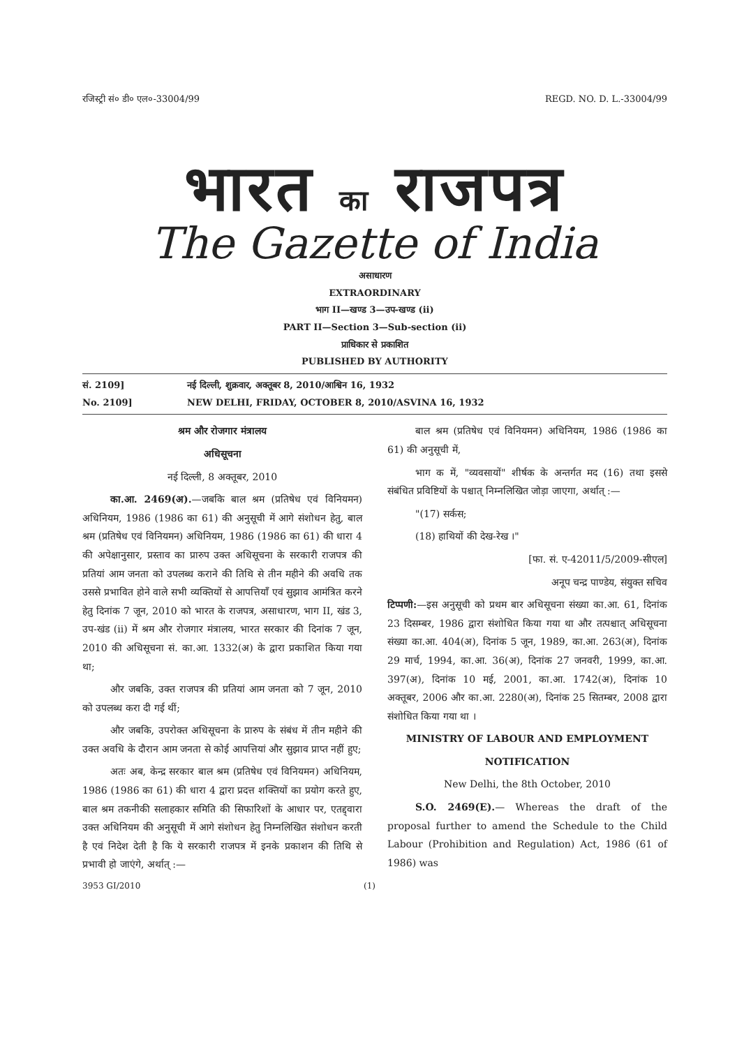रजिस्ट्री सं० डी० एल०-33004/99 REGD. NO. D. L.-33004/99
भारत का राजपत्र
The Gazette of India
असाधारण
EXTRAORDINARY
भाग II—खण्ड 3—उप-खण्ड (ii)
PART II—Section 3—Sub-section (ii)
प्राधिकार से प्रकाशित
PUBLISHED BY AUTHORITY
सं. 2109] नई दिल्ली, शुक्रवार, अक्तूबर 8, 2010/आश्विन 16, 1932
No. 2109] NEW DELHI, FRIDAY, OCTOBER 8, 2010/ASVINA 16, 1932
श्रम और रोजगार मंत्रालय
अधिसूचना
नई दिल्ली, 8 अक्तूबर, 2010
का.आ. 2469(अ).—जबकि बाल श्रम (प्रतिषेध एवं विनियमन) अधिनियम, 1986 (1986 का 61) की अनुसूची में आगे संशोधन हेतु, बाल श्रम (प्रतिषेध एवं विनियमन) अधिनियम, 1986 (1986 का 61) की धारा 4 की अपेक्षानुसार, प्रस्ताव का प्रारुप उक्त अधिसूचना के सरकारी राजपत्र की प्रतियां आम जनता को उपलब्ध कराने की तिथि से तीन महीने की अवधि तक उससे प्रभावित होने वाले सभी व्यक्तियों से आपत्तियाँ एवं सुझाव आमंत्रित करने हेतु दिनांक 7 जून, 2010 को भारत के राजपत्र, असाधारण, भाग II, खंड 3, उप-खंड (ii) में श्रम और रोजगार मंत्रालय, भारत सरकार की दिनांक 7 जून, 2010 की अधिसूचना सं. का.आ. 1332(अ) के द्वारा प्रकाशित किया गया था;
और जबकि, उक्त राजपत्र की प्रतियां आम जनता को 7 जून, 2010 को उपलब्ध करा दी गई थीं;
और जबकि, उपरोक्त अधिसूचना के प्रारुप के संबंध में तीन महीने की उक्त अवधि के दौरान आम जनता से कोई आपत्तियां और सुझाव प्राप्त नहीं हुए;
अतः अब, केन्द्र सरकार बाल श्रम (प्रतिषेध एवं विनियमन) अधिनियम, 1986 (1986 का 61) की धारा 4 द्वारा प्रदत्त शक्तियों का प्रयोग करते हुए, बाल श्रम तकनीकी सलाहकार समिति की सिफारिशों के आधार पर, एतद्द्वारा उक्त अधिनियम की अनुसूची में आगे संशोधन हेतु निम्नलिखित संशोधन करती है एवं निदेश देती है कि ये सरकारी राजपत्र में इनके प्रकाशन की तिथि से प्रभावी हो जाएंगे, अर्थात् :—
बाल श्रम (प्रतिषेध एवं विनियमन) अधिनियम, 1986 (1986 का 61) की अनुसूची में,
भाग क में, "व्यवसायों" शीर्षक के अन्तर्गत मद (16) तथा इससे संबंधित प्रविष्टियों के पश्चात् निम्नलिखित जोड़ा जाएगा, अर्थात् :—
"(17) सर्कस;
(18) हाथियों की देख-रेख ।"
[फा. सं. ए-42011/5/2009-सीएल]
अनूप चन्द्र पाण्डेय, संयुक्त सचिव
टिप्पणी:—इस अनुसूची को प्रथम बार अधिसूचना संख्या का.आ. 61, दिनांक 23 दिसम्बर, 1986 द्वारा संशोधित किया गया था और तत्पश्चात् अधिसूचना संख्या का.आ. 404(अ), दिनांक 5 जून, 1989, का.आ. 263(अ), दिनांक 29 मार्च, 1994, का.आ. 36(अ), दिनांक 27 जनवरी, 1999, का.आ. 397(अ), दिनांक 10 मई, 2001, का.आ. 1742(अ), दिनांक 10 अक्तूबर, 2006 और का.आ. 2280(अ), दिनांक 25 सितम्बर, 2008 द्वारा संशोधित किया गया था ।
MINISTRY OF LABOUR AND EMPLOYMENT
NOTIFICATION
New Delhi, the 8th October, 2010
S.O. 2469(E).— Whereas the draft of the proposal further to amend the Schedule to the Child Labour (Prohibition and Regulation) Act, 1986 (61 of 1986) was
3953 GI/2010 (1)